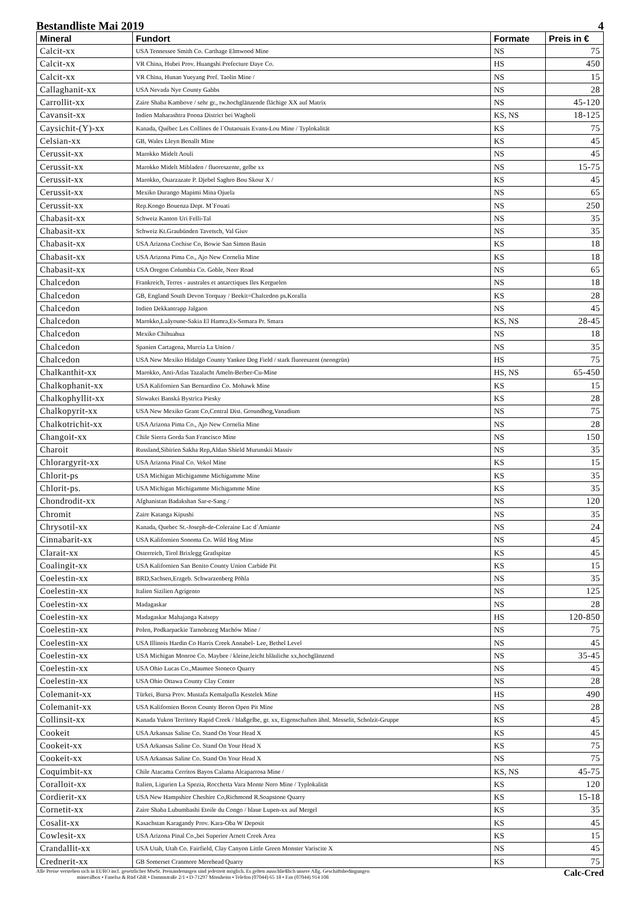Bestandliste Mai 2019 4
| Mineral | Fundort | Formate | Preis in € |
| --- | --- | --- | --- |
| Calcit-xx | USA Tennessee Smith Co. Carthage Elmwood Mine | NS | 75 |
| Calcit-xx | VR China, Hubei Prov. Huangshi Prefecture Daye Co. | HS | 450 |
| Calcit-xx | VR China, Hunan Yueyang Pref. Taolin Mine / | NS | 15 |
| Callaghanit-xx | USA Nevada Nye County Gabbs | NS | 28 |
| Carrollit-xx | Zaire Shaba Kambove / sehr gr., tw.hochglänzende flächige XX auf Matrix | NS | 45-120 |
| Cavansit-xx | Indien Maharashtra Poona District bei Wagholi | KS, NS | 18-125 |
| Caysichit-(Y)-xx | Kanada, Québec Les Collines de l´Outaouais Evans-Lou Mine / Typlokalität | KS | 75 |
| Celsian-xx | GB, Wales Lleyn Benallt Mine | KS | 45 |
| Cerussit-xx | Marokko Midelt Aouli | NS | 45 |
| Cerussit-xx | Marokko Midelt Mibladen / fluoreszente, gelbe xx | NS | 15-75 |
| Cerussit-xx | Marokko, Ouarzazate P. Djebel Saghro Bou Skour X / | KS | 45 |
| Cerussit-xx | Mexiko Durango Mapimi Mina Ojuela | NS | 65 |
| Cerussit-xx | Rep.Kongo Bouenza Dept. M´Fouati | NS | 250 |
| Chabasit-xx | Schweiz Kanton Uri Felli-Tal | NS | 35 |
| Chabasit-xx | Schweiz Kt.Graubünden Tavetsch, Val Giuv | NS | 35 |
| Chabasit-xx | USA Arizona Cochise Co, Bowie San Simon Basin | KS | 18 |
| Chabasit-xx | USA Arizona Pima Co., Ajo New Cornelia Mine | KS | 18 |
| Chabasit-xx | USA Oregon Columbia Co. Goble, Neer Road | NS | 65 |
| Chalcedon | Frankreich, Terres - australes et antarctiques Iles Kerguelen | NS | 18 |
| Chalcedon | GB, England South Devon Torquay / Beekit=Chalcedon ps.Koralla | KS | 28 |
| Chalcedon | Indien Dekkantrapp Jalgaon | NS | 45 |
| Chalcedon | Marokko,Laâyoune-Sakia El Hamra,Es-Semara Pr. Smara | KS, NS | 28-45 |
| Chalcedon | Mexiko Chihuahua | NS | 18 |
| Chalcedon | Spanien Cartagena, Murcia La Union / | NS | 35 |
| Chalcedon | USA New Mexiko Hidalgo County Yankee Dog Field / stark fluoreszent (neongrün) | HS | 75 |
| Chalkanthit-xx | Marokko, Anti-Atlas Tazalacht Ameln-Berber-Cu-Mine | HS, NS | 65-450 |
| Chalkophanit-xx | USA Kalifornien San Bernardino Co. Mohawk Mine | KS | 15 |
| Chalkophyllit-xx | Slowakei Banská Bystrica Piesky | KS | 28 |
| Chalkopyrit-xx | USA New Mexiko Grant Co,Central Dist. Groundhog,Vanadium | NS | 75 |
| Chalkotrichit-xx | USA Arizona Pima Co., Ajo New Cornelia Mine | NS | 28 |
| Changoit-xx | Chile Sierra Gorda San Francisco Mine | NS | 150 |
| Charoit | Russland,Sibirien Sakha Rep,Aldan Shield Murunskii Massiv | NS | 35 |
| Chlorargyrit-xx | USA Arizona Pinal Co. Vekol Mine | KS | 15 |
| Chlorit-ps | USA Michigan Michigamme Michigamme Mine | KS | 35 |
| Chlorit-ps. | USA Michigan Michigamme Michigamme Mine | KS | 35 |
| Chondrodit-xx | Afghanistan Badakshan Sar-e-Sang / | NS | 120 |
| Chromit | Zaire Katanga Kipushi | NS | 35 |
| Chrysotil-xx | Kanada, Quebec St.-Joseph-de-Coleraine Lac d´Amiante | NS | 24 |
| Cinnabarit-xx | USA Kalifornien Sonoma Co. Wild Hog Mine | NS | 45 |
| Clarait-xx | Osterreich, Tirol Brixlegg Gratlspitze | KS | 45 |
| Coalingit-xx | USA Kalifornien San Benito County Union Carbide Pit | KS | 15 |
| Coelestin-xx | BRD,Sachsen,Erzgeb. Schwarzenberg Pöhla | NS | 35 |
| Coelestin-xx | Italien Sizilien Agrigento | NS | 125 |
| Coelestin-xx | Madagaskar | NS | 28 |
| Coelestin-xx | Madagaskar Mahajanga Katsepy | HS | 120-850 |
| Coelestin-xx | Polen, Podkarpackie Tarnobrzeg Machów Mine / | NS | 75 |
| Coelestin-xx | USA Illinois Hardin Co Harris Creek Annabel- Lee, Bethel Level | NS | 45 |
| Coelestin-xx | USA Michigan Monroe Co. Maybee / kleine,leicht bläuliche xx,hochglänzend | NS | 35-45 |
| Coelestin-xx | USA Ohio Lucas Co.,Maumee Stoneco Quarry | NS | 45 |
| Coelestin-xx | USA Ohio Ottawa County Clay Center | NS | 28 |
| Colemanit-xx | Türkei, Bursa Prov. Mustafa Kemalpafla Kestelek Mine | HS | 490 |
| Colemanit-xx | USA Kalifornien Boron County Boron Open Pit Mine | NS | 28 |
| Collinsit-xx | Kanada Yukon Territory Rapid Creek / blaßgelbe, gr. xx, Eigenschaften ähnl. Messelit, Scholzit-Gruppe | KS | 45 |
| Cookeit | USA Arkansas Saline Co. Stand On Your Head X | KS | 45 |
| Cookeit-xx | USA Arkansas Saline Co. Stand On Your Head X | KS | 75 |
| Cookeit-xx | USA Arkansas Saline Co. Stand On Your Head X | NS | 75 |
| Coquimbit-xx | Chile Atacama Cerritos Bayos Calama Alcaparrosa Mine / | KS, NS | 45-75 |
| Coralloit-xx | Italien, Ligurien La Spezia, Rocchetta Vara Monte Nero Mine / Typlokalität | KS | 120 |
| Cordierit-xx | USA New Hampshire Cheshire Co,Richmond R.Soapstone Quarry | KS | 15-18 |
| Cornetit-xx | Zaire Shaba Lubumbashi Etoile du Congo / blaue Lupen-xx auf Mergel | KS | 35 |
| Cosalit-xx | Kasachstan Karagandy Prov. Kara-Oba W Deposit | KS | 45 |
| Cowlesit-xx | USA Arizona Pinal Co.,bei Superior Arnett Creek Area | KS | 15 |
| Crandallit-xx | USA Utah, Utah Co. Fairfield, Clay Canyon Little Green Monster Variscite X | NS | 45 |
| Crednerit-xx | GB Somerset Cranmore Merehead Quarry | KS | 75 |
Alle Preise verstehen sich in EURO incl. gesetzlicher MwSt. Preisänderungen sind jederzeit möglich. Es gelten ausschließlich unsere Allg. Geschäftsbedingungen
mineralbox • Fanelsa & Rüd GbR • Dammstraße 2/1 • D-71297 Mönsheim • Telefon (07044) 65 18 • Fax (07044) 914 108
Calc-Cred